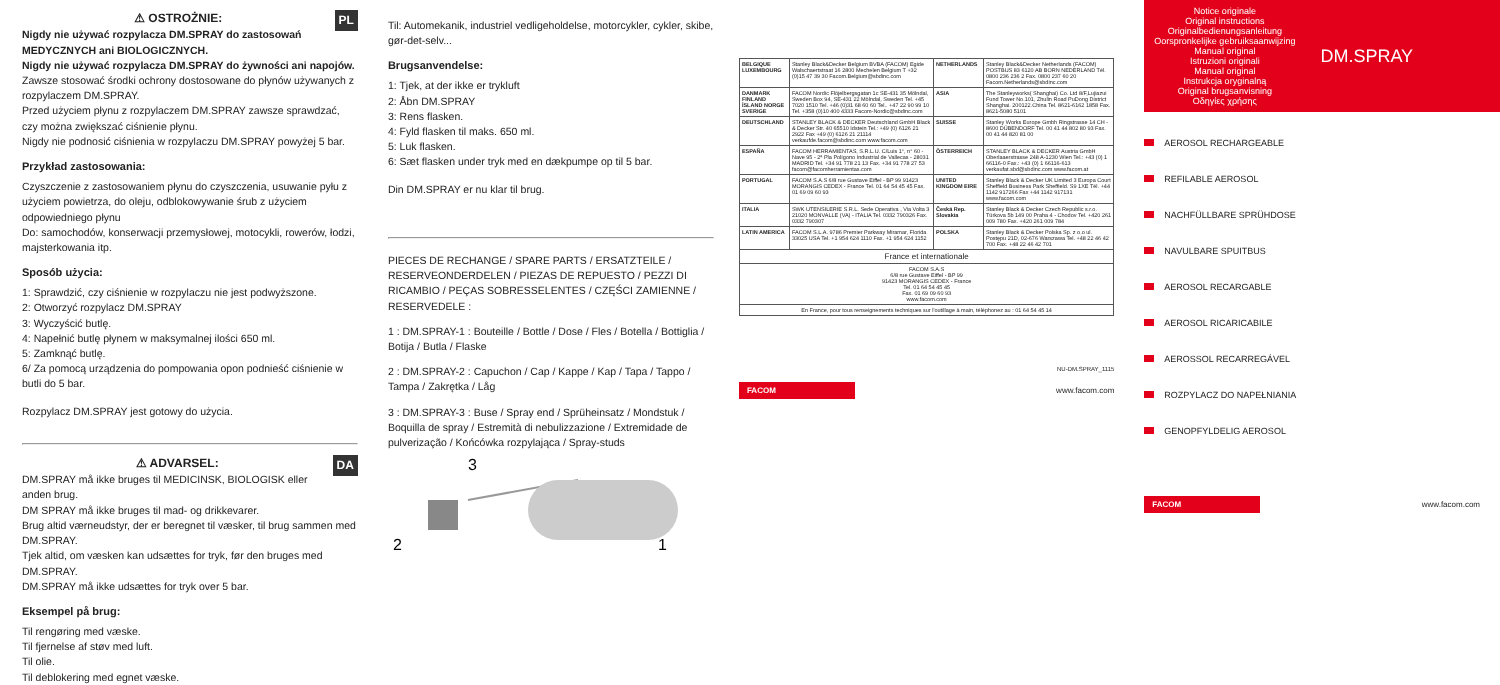⚠ OSTROŻNIE: PL
Nigdy nie używać rozpylacza DM.SPRAY do zastosowań MEDYCZNYCH ani BIOLOGICZNYCH.
Nigdy nie używać rozpylacza DM.SPRAY do żywności ani napojów.
Zawsze stosować środki ochrony dostosowane do płynów używanych z rozpylaczem DM.SPRAY.
Przed użyciem płynu z rozpylaczem DM.SPRAY zawsze sprawdzać, czy można zwiększać ciśnienie płynu.
Nigdy nie podnosić ciśnienia w rozpylaczu DM.SPRAY powyżej 5 bar.
Przykład zastosowania:
Czyszczenie z zastosowaniem płynu do czyszczenia, usuwanie pyłu z użyciem powietrza, do oleju, odblokowywanie śrub z użyciem odpowiedniego płynu
Do: samochodów, konserwacji przemysłowej, motocykli, rowerów, łodzi, majsterkowania itp.
Sposób użycia:
1: Sprawdzić, czy ciśnienie w rozpylaczu nie jest podwyższone.
2: Otworzyć rozpylacz DM.SPRAY
3: Wyczyścić butlę.
4: Napełnić butlę płynem w maksymalnej ilości 650 ml.
5: Zamknąć butlę.
6/ Za pomocą urządzenia do pompowania opon podnieść ciśnienie w butli do 5 bar.
Rozpylacz DM.SPRAY jest gotowy do użycia.
⚠ ADVARSEL: DA
DM.SPRAY må ikke bruges til MEDICINSK, BIOLOGISK eller anden brug.
DM SPRAY må ikke bruges til mad- og drikkevarer.
Brug altid værneudstyr, der er beregnet til væsker, til brug sammen med DM.SPRAY.
Tjek altid, om væsken kan udsættes for tryk, før den bruges med DM.SPRAY.
DM.SPRAY må ikke udsættes for tryk over 5 bar.
Eksempel på brug:
Til rengøring med væske.
Til fjernelse af støv med luft.
Til olie.
Til deblokering med egnet væske.
Til: Automekanik, industriel vedligeholdelse, motorcykler, cykler, skibe, gør-det-selv...
Brugsanvendelse:
1: Tjek, at der ikke er trykluft
2: Åbn DM.SPRAY
3: Rens flasken.
4: Fyld flasken til maks. 650 ml.
5: Luk flasken.
6: Sæt flasken under tryk med en dækpumpe op til 5 bar.
Din DM.SPRAY er nu klar til brug.
PIECES DE RECHANGE / SPARE PARTS / ERSATZTEILE / RESERVEONDERDELEN / PIEZAS DE REPUESTO / PEZZI DI RICAMBIO / PEÇAS SOBRESSELENTES / CZĘŚCI ZAMIENNE / RESERVEDELE :
1 : DM.SPRAY-1 : Bouteille / Bottle / Dose / Fles / Botella / Bottiglia / Botija / Butla / Flaske
2 : DM.SPRAY-2 : Capuchon / Cap / Kappe / Kap / Tapa / Tappo / Tampa / Zakrętka / Låg
3 : DM.SPRAY-3 : Buse / Spray end / Sprüheinsatz / Mondstuk / Boquilla de spray / Estremità di nebulizzazione / Extremidade de pulverização / Końcówka rozpylająca / Spray-studs
3
2
1
| BELGIQUE LUXEMBOURG | Stanley Black&Decker Belgium BVBA (FACOM) Egide Walschaertstraat 16 2800 Mechelen Belgium T +32 (0)15 47 39 30 Facom.Belgium@sbdinc.com | NETHERLANDS | Stanley Black&Decker Netherlands (FACOM) POSTBUS 83 6120 AB BORN NEDERLAND Tél. 0800 236 236 2 Fax. 0800 237 60 20 Facom.Netherlands@sbdinc.com |
| DANMARK FINLAND ÍSLAND NORGE SVERIGE | FACOM Nordic Flöjelbergsgatan 1c SE-431 35 Mölndal, Sweden Box 94, SE-431 22 Mölndal, Sweden Tel. +45 7020 1510 Tel. +46 (0)31 68 60 60 Tel.. +47 22 90 99 10 Tel. +358 (0)10 400 4333 Facom-Nordic@sbdinc.com | ASIA | The Stanleyworks( Shanghai) Co. Ltd 8/F,Lujiazui Fund Tower No.101, Zhulin Road PuDong District Shanghai. 200122.China Tel. 8621-6162 1858 Fax. 8621-5080 5101 |
| DEUTSCHLAND | STANLEY BLACK & DECKER Deutschland GmbH Black & Decker Str. 40 65510 Idstein Tel.: +49 (0) 6126 21 2922 Fax +49 (0) 6126 21 21114 verkaufde.facom@sbdinc.com www.facom.com | SUISSE | Stanley Works Europe Gmbh Ringstrasse 14 CH - 8600 DÜBENDORF Tel. 00 41 44 802 80 93 Fax. 00 41 44 820 81 00 |
| ESPAÑA | FACOM HERRAMIENTAS, S.R.L.U. C/Luis 1°, n° 60 - Nave 95 - 2ª Pla Polígono Industrial de Vallecas - 28031 MADRID Tel. +34 91 778 21 13 Fax. +34 91 778 27 53 facom@facomherramientas.com | ÖSTERREICH | STANLEY BLACK & DECKER Austria GmbH Oberlaaerstrasse 248 A-1230 Wien Tel.: +43 (0) 1 66116-0 Fax.: +43 (0) 1 66116-613 verkaufat.sbd@sbdinc.com www.facom.at |
| PORTUGAL | FACOM S.A.S 6/8 rue Gustave Eiffel - BP 99 91423 MORANGIS CEDEX - France Tel. 01 64 54 45 45 Fax. 01 69 09 60 93 | UNITED KINGDOM EIRE | Stanley Black & Decker UK Limited 3 Europa Court Sheffield Business Park Sheffield. S9 1XE Tél. +44 1142 917266 Fax +44 1142 917131 www.facom.com |
| ITALIA | SWK UTENSILERIE S.R.L. Sede Operativa , Via Volta 3 21020 MONVALLE (VA) - ITALIA Tel. 0332 790326 Fax. 0332 790307 | Česká Rep. Slovakia | Stanley Black & Decker Czech Republic s.r.o. Türkova 5b 149 00 Praha 4 - Chodov Tel. +420 261 009 780 Fax. +420 261 009 784 |
| LATIN AMERICA | FACOM S.L.A. 9786 Premier Parkway Miramar, Florida 33025 USA Tel. +1 954 624 1110 Fax. +1 954 624 1152 | POLSKA | Stanley Black & Decker Polska Sp. z o.o ul. Postępu 21D, 02-676 Warszawa Tel. +48 22 46 42 700 Fax. +48 22 46 42 701 |
| France et internationale | | | |
| FACOM S.A.S 6/8 rue Gustave Eiffel - BP 99 91423 MORANGIS CEDEX - France Tel. 01 64 54 45 45 Fax. 01 69 09 60 93 www.facom.com | | | |
| En France, pour tous renseignements techniques sur l'outillage à main, téléphonez au : 01 64 54 45 14 | | | |
NU-DM.SPRAY_1115
FACOM www.facom.com
Notice originale
Original instructions
Originalbedienungsanleitung
Oorspronkelijke gebruiksaanwijzing
Manual original
Istruzioni originali
Manual original
Instrukcja oryginalną
Original brugsanvisning
Οδηγίες χρήσης
DM.SPRAY
AEROSOL RECHARGEABLE
REFILABLE AEROSOL
NACHFÜLLBARE SPRÜHDOSE
NAVULBARE SPUITBUS
AEROSOL RECARGABLE
AEROSOL RICARICABILE
AEROSSOL RECARREGÁVEL
ROZPYLACZ DO NAPEŁNIANIA
GENOPFYLDELIG AEROSOL
FACOM www.facom.com